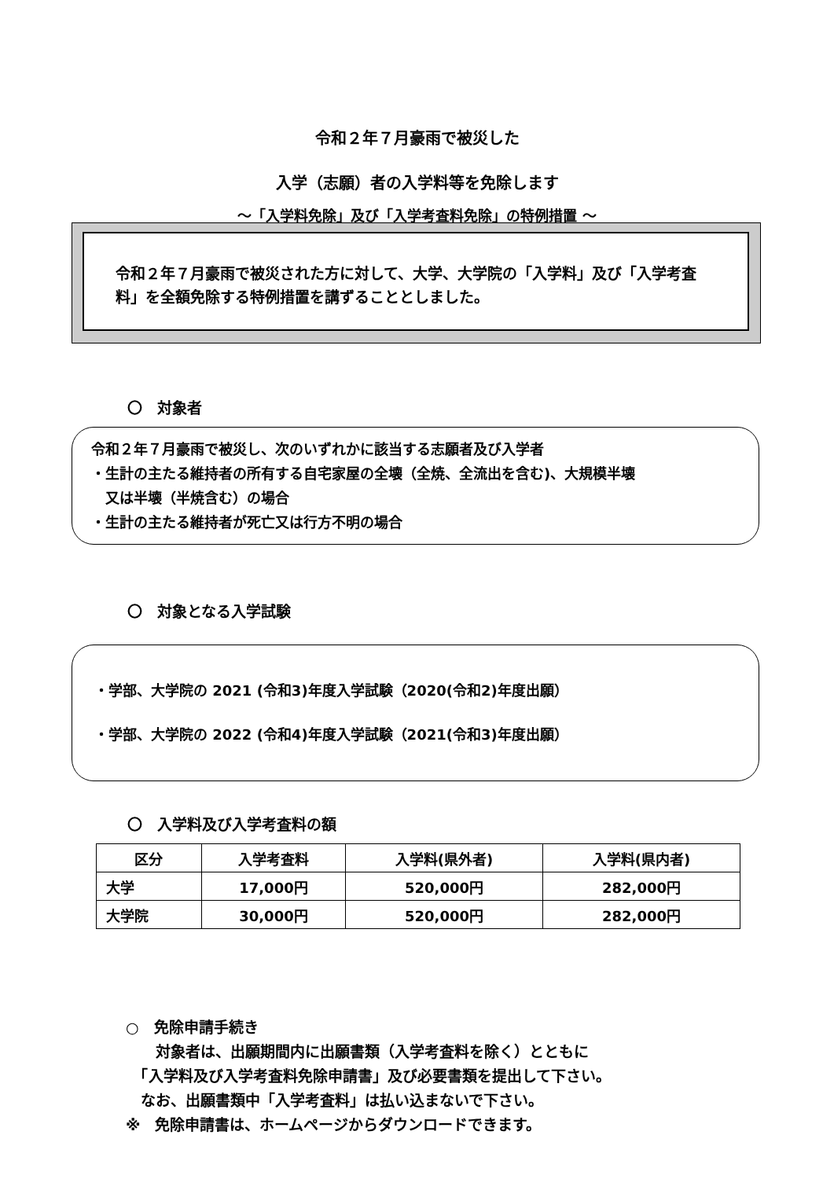令和２年７月豪雨で被災した
入学（志願）者の入学料等を免除します
～「入学料免除」及び「入学考査料免除」の特例措置 ～
令和２年７月豪雨で被災された方に対して、大学、大学院の「入学料」及び「入学考査料」を全額免除する特例措置を講ずることとしました。
〇　対象者
令和２年７月豪雨で被災し、次のいずれかに該当する志願者及び入学者
・生計の主たる維持者の所有する自宅家屋の全壊（全焼、全流出を含む)、大規模半壊
　又は半壊（半焼含む）の場合
・生計の主たる維持者が死亡又は行方不明の場合
〇　対象となる入学試験
・学部、大学院の 2021 (令和3)年度入学試験（2020(令和2)年度出願）
・学部、大学院の 2022 (令和4)年度入学試験（2021(令和3)年度出願）
〇　入学料及び入学考査料の額
| 区分 | 入学考査料 | 入学料(県外者) | 入学料(県内者) |
| --- | --- | --- | --- |
| 大学 | 17,000円 | 520,000円 | 282,000円 |
| 大学院 | 30,000円 | 520,000円 | 282,000円 |
○　免除申請手続き
　　対象者は、出願期間内に出願書類（入学考査料を除く）とともに
　「入学料及び入学考査料免除申請書」及び必要書類を提出して下さい。
　なお、出願書類中「入学考査料」は払い込まないで下さい。
※　免除申請書は、ホームページからダウンロードできます。